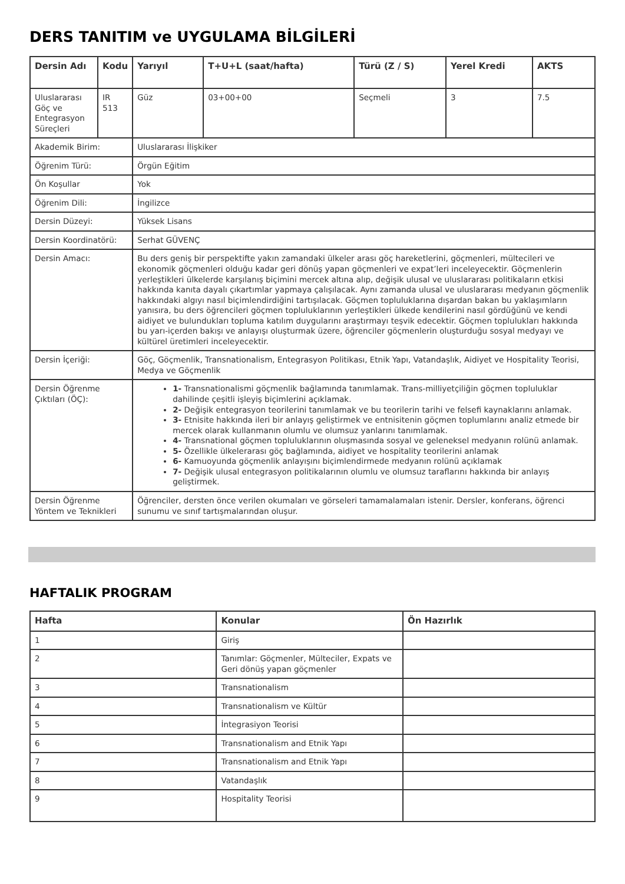DERS TANITIM ve UYGULAMA BİLGİLERİ
| Dersin Adı | Kodu | Yarıyıl | T+U+L (saat/hafta) | Türü (Z / S) | Yerel Kredi | AKTS |
| --- | --- | --- | --- | --- | --- | --- |
| Uluslararası Göç ve Entegrasyon Süreçleri | IR 513 | Güz | 03+00+00 | Seçmeli | 3 | 7.5 |
| Akademik Birim: | | Uluslararası İlişkiker | | | | |
| Öğrenim Türü: | | Örgün Eğitim | | | | |
| Ön Koşullar | | Yok | | | | |
| Öğrenim Dili: | | İngilizce | | | | |
| Dersin Düzeyi: | | Yüksek Lisans | | | | |
| Dersin Koordinatörü: | | Serhat GÜVENÇ | | | | |
| Dersin Amacı: | | Bu ders geniş bir perspektifte yakın zamandaki ülkeler arası göç hareketlerini, göçmenleri, mültecileri ve ekonomik göçmenleri olduğu kadar geri dönüş yapan göçmenleri ve expat’leri inceleyecektir. Göçmenlerin yerleştikleri ülkelerde karşılanış biçimini mercek altına alıp, değişik ulusal ve uluslararası politikaların etkisi hakkında kanıta dayalı çıkartımlar yapmaya çalışılacak. Aynı zamanda ulusal ve uluslararası medyanın göçmenlik hakkındaki algıyı nasıl biçimlendirdiğini tartışılacak. Göçmen topluluklarına dışardan bakan bu yaklaşımların yanısıra, bu ders öğrencileri göçmen topluluklarının yerleştikleri ülkede kendilerini nasıl gördüğünü ve kendi aidiyet ve bulundukları topluma katılım duygularını araştırmayı teşvik edecektir. Göçmen toplulukları hakkında bu yarı-içerden bakışı ve anlayışı oluşturmak üzere, öğrenciler göçmenlerin oluşturduğu sosyal medyayı ve kültürel üretimleri inceleyecektir. | | | | |
| Dersin İçeriği: | | Göç, Göçmenlik, Transnationalism, Entegrasyon Politikası, Etnik Yapı, Vatandaşlık, Aidiyet ve Hospitality Teorisi, Medya ve Göçmenlik | | | | |
| Dersin Öğrenme Çıktıları (ÖÇ): | | 1- Transnationalismi göçmenlik bağlamında tanımlamak. Trans-milliyetçiliğin göçmen topluluklar dahilinde çeşitli işleyiş biçimlerini açıklamak. 2- Değişik entegrasyon teorilerini tanımlamak ve bu teorilerin tarihi ve felsefi kaynaklarını anlamak. 3- Etnisite hakkında ileri bir anlayış geliştirmek ve entnisitenin göçmen toplumlarını analiz etmede bir mercek olarak kullanmanın olumlu ve olumsuz yanlarını tanımlamak. 4- Transnational göçmen topluluklarının oluşmasında sosyal ve geleneksel medyanın rolünü anlamak. 5- Özellikle ülkelerarası göç bağlamında, aidiyet ve hospitality teorilerini anlamak 6- Kamuoyunda göçmenlik anlayışını biçimlendirmede medyanın rolünü açıklamak 7- Değişik ulusal entegrasyon politikalarının olumlu ve olumsuz taraflarını hakkında bir anlayış geliştirmek. | | | | |
| Dersin Öğrenme Yöntem ve Teknikleri | | Öğrenciler, dersten önce verilen okumaları ve görseleri tamamalamaları istenir. Dersler, konferans, öğrenci sunumu ve sınıf tartışmalarından oluşur. | | | | |
HAFTALIK PROGRAM
| Hafta | Konular | Ön Hazırlık |
| --- | --- | --- |
| 1 | Giriş | |
| 2 | Tanımlar: Göçmenler, Mülteciler, Expats ve Geri dönüş yapan göçmenler | |
| 3 | Transnationalism | |
| 4 | Transnationalism ve Kültür | |
| 5 | İntegrasiyon Teorisi | |
| 6 | Transnationalism and Etnik Yapı | |
| 7 | Transnationalism and Etnik Yapı | |
| 8 | Vatandaşlık | |
| 9 | Hospitality Teorisi | |